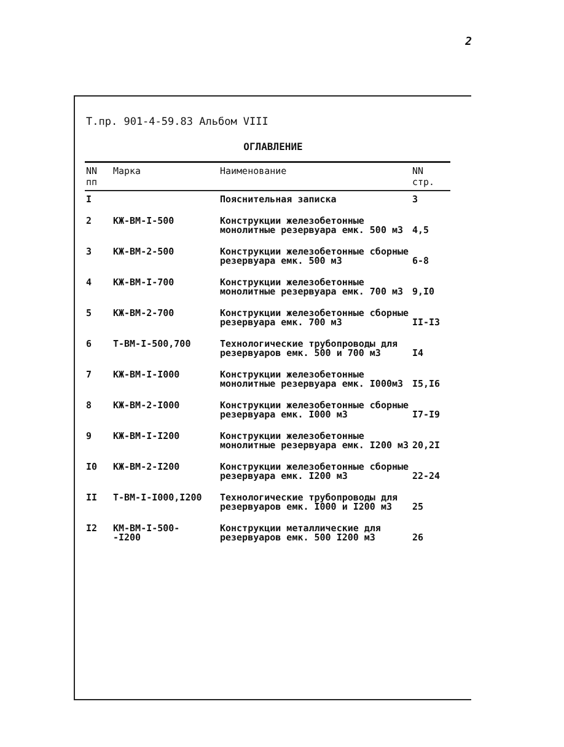2
Т.пр. 901-4-59.83 Альбом VIII
ОГЛАВЛЕНИЕ
| NN пп | Марка | Наименование | NN стр. |
| --- | --- | --- | --- |
| I | | Пояснительная записка | 3 |
| 2 | КЖ-ВМ-I-500 | Конструкции железобетонные монолитные резервуара емк. 500 м3 | 4,5 |
| 3 | КЖ-ВМ-2-500 | Конструкции железобетонные сборные резервуара емк. 500 м3 | 6-8 |
| 4 | КЖ-ВМ-I-700 | Конструкции железобетонные монолитные резервуара емк. 700 м3 | 9,I0 |
| 5 | КЖ-ВМ-2-700 | Конструкции железобетонные сборные резервуара емк. 700 м3 | II-I3 |
| 6 | Т-ВМ-I-500,700 | Технологические трубопроводы для резервуаров емк. 500 и 700 м3 | I4 |
| 7 | КЖ-ВМ-I-I000 | Конструкции железобетонные монолитные резервуара емк. I000м3 | I5,I6 |
| 8 | КЖ-ВМ-2-I000 | Конструкции железобетонные сборные резервуара емк. I000 м3 | I7-I9 |
| 9 | КЖ-ВМ-I-I200 | Конструкции железобетонные монолитные резервуара емк. I200 м3 | 20,2I |
| I0 | КЖ-ВМ-2-I200 | Конструкции железобетонные сборные резервуара емк. I200 м3 | 22-24 |
| II | Т-ВМ-I-I000,I200 | Технологические трубопроводы для резервуаров емк. I000 и I200 м3 | 25 |
| I2 | КМ-ВМ-I-500- -I200 | Конструкции металлические для резервуаров емк. 500 I200 м3 | 26 |